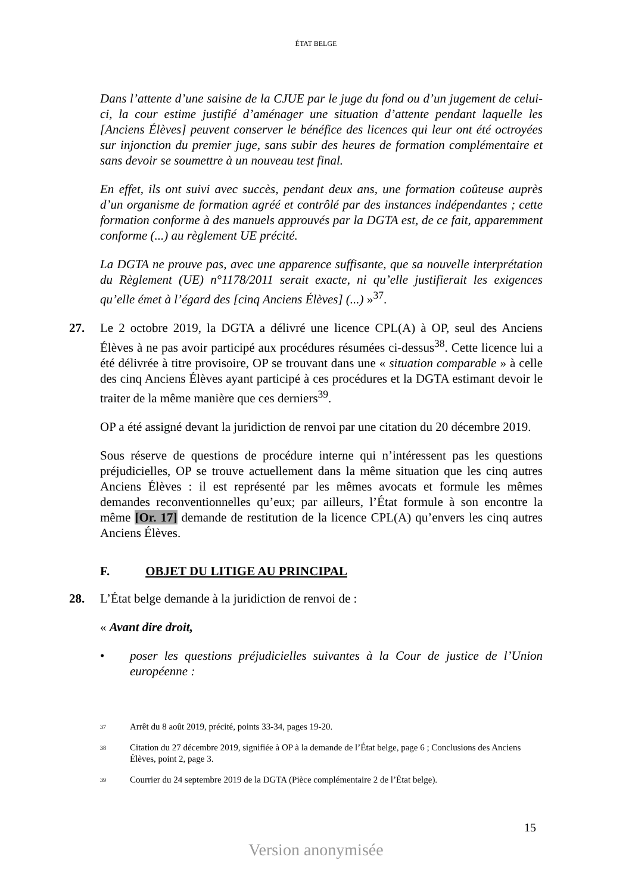ÉTAT BELGE
Dans l’attente d’une saisine de la CJUE par le juge du fond ou d’un jugement de celui- ci, la cour estime justifié d’aménager une situation d’attente pendant laquelle les [Anciens Élèves] peuvent conserver le bénéfice des licences qui leur ont été octroyées sur injonction du premier juge, sans subir des heures de formation complémentaire et sans devoir se soumettre à un nouveau test final.
En effet, ils ont suivi avec succès, pendant deux ans, une formation coûteuse auprès d’un organisme de formation agréé et contrôlé par des instances indépendantes ; cette formation conforme à des manuels approuvés par la DGTA est, de ce fait, apparemment conforme (...) au règlement UE précité.
La DGTA ne prouve pas, avec une apparence suffisante, que sa nouvelle interprétation du Règlement (UE) n°1178/2011 serait exacte, ni qu’elle justifierait les exigences qu’elle émet à l’égard des [cinq Anciens Élèves] (...) »<sup>37</sup>.
27. Le 2 octobre 2019, la DGTA a délivré une licence CPL(A) à OP, seul des Anciens Élèves à ne pas avoir participé aux procédures résumées ci-dessus<sup>38</sup>. Cette licence lui a été délivrée à titre provisoire, OP se trouvant dans une « situation comparable » à celle des cinq Anciens Élèves ayant participé à ces procédures et la DGTA estimant devoir le traiter de la même manière que ces derniers<sup>39</sup>.
OP a été assigné devant la juridiction de renvoi par une citation du 20 décembre 2019.
Sous réserve de questions de procédure interne qui n’intéressent pas les questions préjudicielles, OP se trouve actuellement dans la même situation que les cinq autres Anciens Élèves : il est représenté par les mêmes avocats et formule les mêmes demandes reconventionnelles qu’eux; par ailleurs, l’État formule à son encontre la même [Or. 17] demande de restitution de la licence CPL(A) qu’envers les cinq autres Anciens Élèves.
F. OBJET DU LITIGE AU PRINCIPAL
28. L’État belge demande à la juridiction de renvoi de :
« Avant dire droit,
• poser les questions préjudicielles suivantes à la Cour de justice de l’Union européenne :
<sup>37</sup> Arrêt du 8 août 2019, précité, points 33-34, pages 19-20.
<sup>38</sup> Citation du 27 décembre 2019, signifiée à OP à la demande de l’État belge, page 6 ; Conclusions des Anciens Élèves, point 2, page 3.
<sup>39</sup> Courrier du 24 septembre 2019 de la DGTA (Pièce complémentaire 2 de l’État belge).
15
Version anonymisée